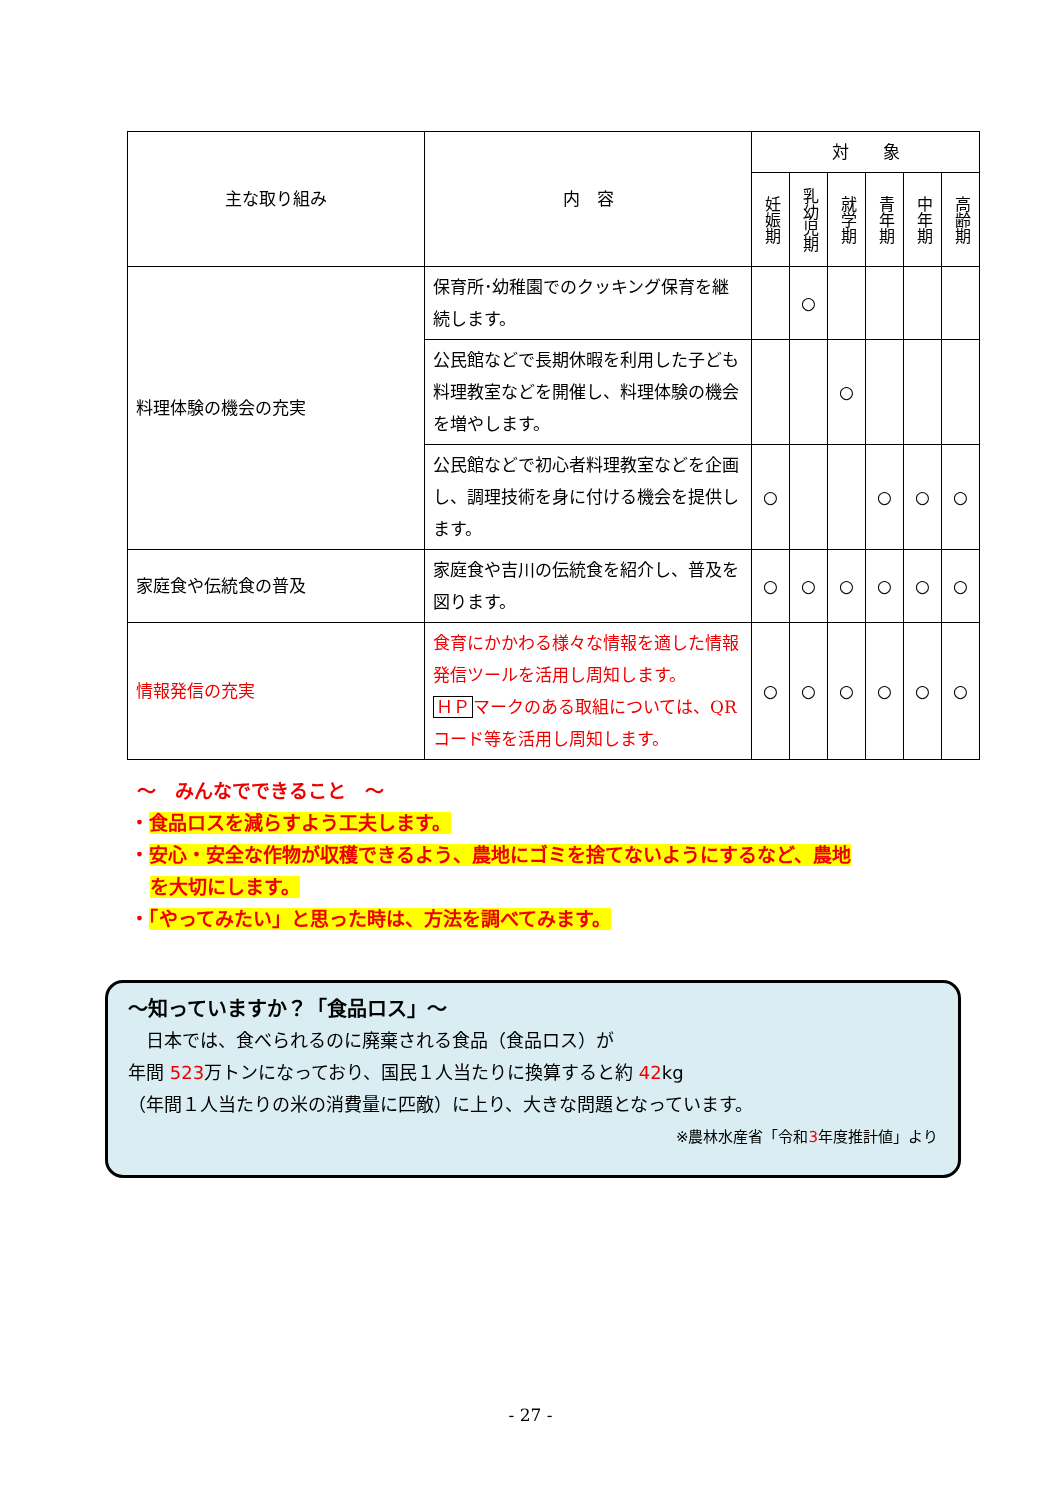| 主な取り組み | 内 容 | 対 象 | | | | | |
| --- | --- | --- | --- | --- | --- | --- | --- |
| | | 妊娠期 | 乳幼児期 | 就学期 | 青年期 | 中年期 | 高齢期 |
| 料理体験の機会の充実 | 保育所･幼稚園でのクッキング保育を継続します。 | | ○ | | | | |
| | 公民館などで長期休暇を利用した子ども料理教室などを開催し、料理体験の機会を増やします。 | | | ○ | | | |
| | 公民館などで初心者料理教室などを企画し、調理技術を身に付ける機会を提供します。 | ○ | | | ○ | ○ | ○ |
| 家庭食や伝統食の普及 | 家庭食や吉川の伝統食を紹介し、普及を図ります。 | ○ | ○ | ○ | ○ | ○ | ○ |
| 情報発信の充実 | 食育にかかわる様々な情報を適した情報発信ツールを活用し周知します。 ＨＰ マークのある取組については、QR コード等を活用し周知します。 | ○ | ○ | ○ | ○ | ○ | ○ |
～　みんなでできること　～
・食品ロスを減らすよう工夫します。
・安心・安全な作物が収穫できるよう、農地にゴミを捨てないようにするなど、農地
を大切にします。
・「やってみたい」と思った時は、方法を調べてみます。
～知っていますか？「食品ロス」～
　日本では、食べられるのに廃棄される食品（食品ロス）が
年間 523万トンになっており、国民１人当たりに換算すると約 42kg
（年間１人当たりの米の消費量に匹敵）に上り、大きな問題となっています。
※農林水産省「令和3年度推計値」より
- 27 -